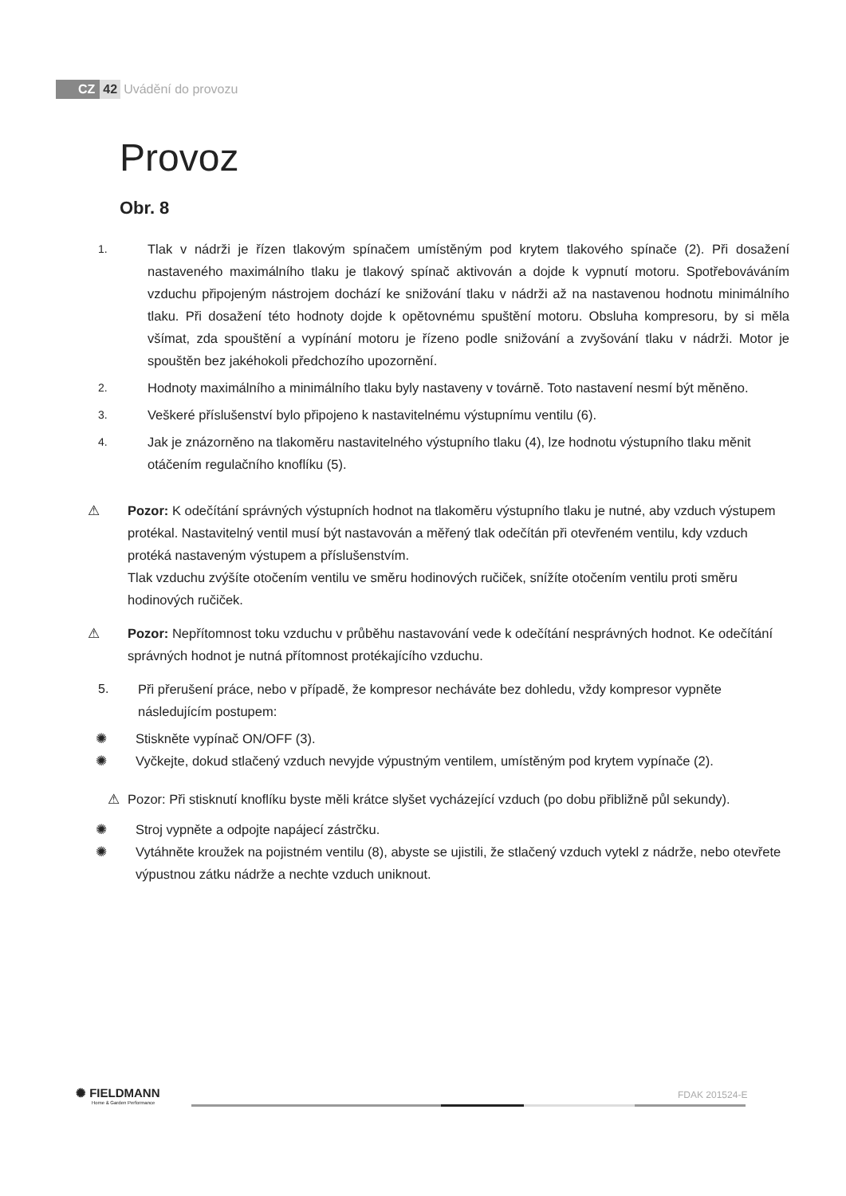CZ 42 Uvádění do provozu
Provoz
Obr. 8
1.
Tlak v nádrži je řízen tlakovým spínačem umístěným pod krytem tlakového spínače (2). Při dosažení nastaveného maximálního tlaku je tlakový spínač aktivován a dojde k vypnutí motoru. Spotřebováváním vzduchu připojeným nástrojem dochází ke snižování tlaku v nádrži až na nastavenou hodnotu minimálního tlaku. Při dosažení této hodnoty dojde k opětovnému spuštění motoru. Obsluha kompresoru, by si měla všímat, zda spouštění a vypínání motoru je řízeno podle snižování a zvyšování tlaku v nádrži. Motor je spouštěn bez jakéhokoli předchozího upozornění.
2.
Hodnoty maximálního a minimálního tlaku byly nastaveny v továrně. Toto nastavení nesmí být měněno.
3.
Veškeré příslušenství bylo připojeno k nastavitelnému výstupnímu ventilu (6).
4.
Jak je znázorněno na tlakoměru nastavitelného výstupního tlaku (4), lze hodnotu výstupního tlaku měnit otáčením regulačního knoflíku (5).
⚠ Pozor: K odečítání správných výstupních hodnot na tlakoměru výstupního tlaku je nutné, aby vzduch výstupem protékal. Nastavitelný ventil musí být nastavován a měřený tlak odečítán při otevřeném ventilu, kdy vzduch protéká nastaveným výstupem a příslušenstvím.
Tlak vzduchu zvýšíte otočením ventilu ve směru hodinových ručiček, snížíte otočením ventilu proti směru hodinových ručiček.
⚠ Pozor: Nepřítomnost toku vzduchu v průběhu nastavování vede k odečítání nesprávných hodnot. Ke odečítání správných hodnot je nutná přítomnost protékajícího vzduchu.
5. Při přerušení práce, nebo v případě, že kompresor necháváte bez dohledu, vždy kompresor vypněte následujícím postupem:
✺ Stiskněte vypínač ON/OFF (3).
✺ Vyčkejte, dokud stlačený vzduch nevyjde výpustným ventilem, umístěným pod krytem vypínače (2).
⚠ Pozor: Při stisknutí knoflíku byste měli krátce slyšet vycházející vzduch (po dobu přibližně půl sekundy).
✺ Stroj vypněte a odpojte napájecí zástrčku.
✺ Vytáhněte kroužek na pojistném ventilu (8), abyste se ujistili, že stlačený vzduch vytekl z nádrže, nebo otevřete výpustnou zátku nádrže a nechte vzduch uniknout.
✺ FIELDMANN
Home & Garden Performance
FDAK 201524-E